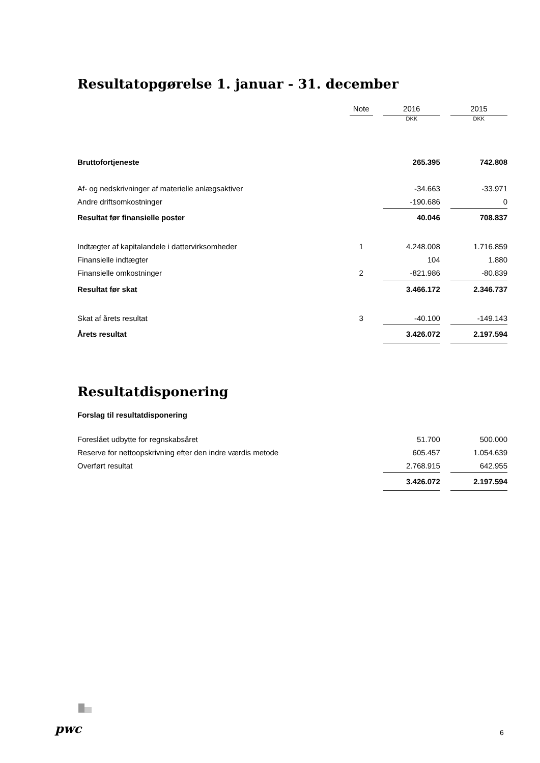Resultatopgørelse 1. januar - 31. december
| | Note | | 2016 | | 2015 |
| | | | DKK | | DKK |
| Bruttofortjeneste | | | 265.395 | | 742.808 |
| Af- og nedskrivninger af materielle anlægsaktiver | | | -34.663 | | -33.971 |
| Andre driftsomkostninger | | | -190.686 | | 0 |
| Resultat før finansielle poster | | | 40.046 | | 708.837 |
| Indtægter af kapitalandele i dattervirksomheder | 1 | | 4.248.008 | | 1.716.859 |
| Finansielle indtægter | | | 104 | | 1.880 |
| Finansielle omkostninger | 2 | | -821.986 | | -80.839 |
| Resultat før skat | | | 3.466.172 | | 2.346.737 |
| Skat af årets resultat | 3 | | -40.100 | | -149.143 |
| Årets resultat | | | 3.426.072 | | 2.197.594 |
Resultatdisponering
Forslag til resultatdisponering
| Foreslået udbytte for regnskabsåret | | | 51.700 | | 500.000 |
| Reserve for nettoopskrivning efter den indre værdis metode | | | 605.457 | | 1.054.639 |
| Overført resultat | | | 2.768.915 | | 642.955 |
| | | | 3.426.072 | | 2.197.594 |
pwc 6